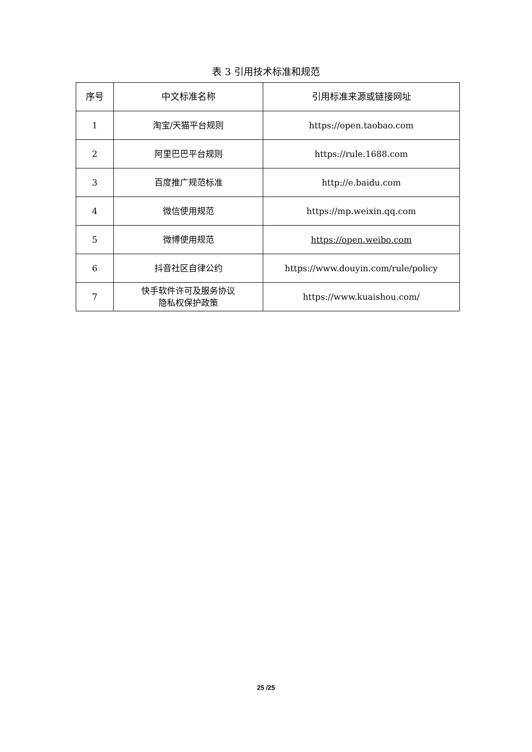表 3 引用技术标准和规范
| 序号 | 中文标准名称 | 引用标准来源或链接网址 |
| --- | --- | --- |
| 1 | 淘宝/天猫平台规则 | https://open.taobao.com |
| 2 | 阿里巴巴平台规则 | https://rule.1688.com |
| 3 | 百度推广规范标准 | http://e.baidu.com |
| 4 | 微信使用规范 | https://mp.weixin.qq.com |
| 5 | 微博使用规范 | https://open.weibo.com |
| 6 | 抖音社区自律公约 | https://www.douyin.com/rule/policy |
| 7 | 快手软件许可及服务协议 隐私权保护政策 | https://www.kuaishou.com/ |
25 /25